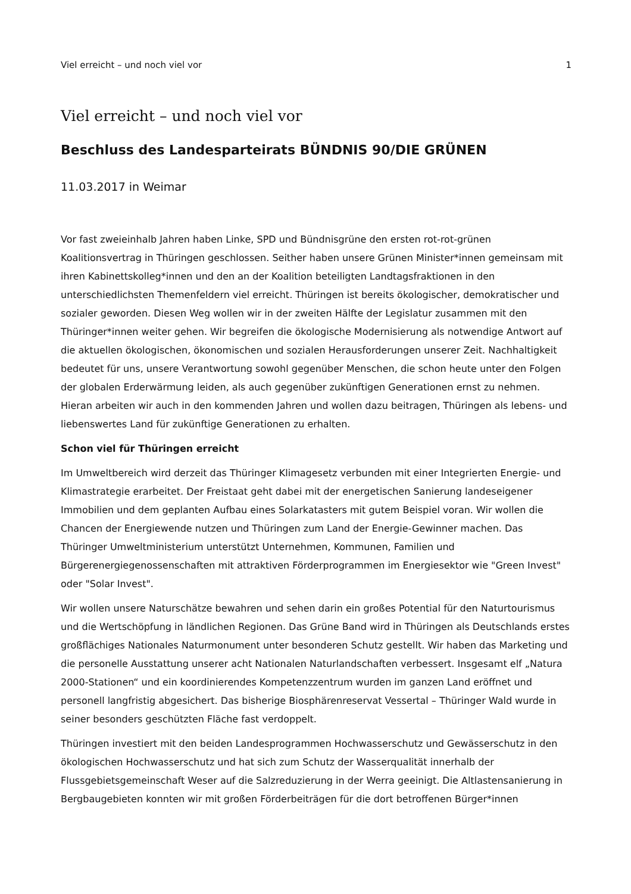Viel erreicht – und noch viel vor 1
Viel erreicht – und noch viel vor
Beschluss des Landesparteirats BÜNDNIS 90/DIE GRÜNEN
11.03.2017 in Weimar
Vor fast zweieinhalb Jahren haben Linke, SPD und Bündnisgrüne den ersten rot-rot-grünen Koalitionsvertrag in Thüringen geschlossen. Seither haben unsere Grünen Minister*innen gemeinsam mit ihren Kabinettskolleg*innen und den an der Koalition beteiligten Landtagsfraktionen in den unterschiedlichsten Themenfeldern viel erreicht. Thüringen ist bereits ökologischer, demokratischer und sozialer geworden. Diesen Weg wollen wir in der zweiten Hälfte der Legislatur zusammen mit den Thüringer*innen weiter gehen. Wir begreifen die ökologische Modernisierung als notwendige Antwort auf die aktuellen ökologischen, ökonomischen und sozialen Herausforderungen unserer Zeit. Nachhaltigkeit bedeutet für uns, unsere Verantwortung sowohl gegenüber Menschen, die schon heute unter den Folgen der globalen Erderwärmung leiden, als auch gegenüber zukünftigen Generationen ernst zu nehmen. Hieran arbeiten wir auch in den kommenden Jahren und wollen dazu beitragen, Thüringen als lebens- und liebenswertes Land für zukünftige Generationen zu erhalten.
Schon viel für Thüringen erreicht
Im Umweltbereich wird derzeit das Thüringer Klimagesetz verbunden mit einer Integrierten Energie- und Klimastrategie erarbeitet. Der Freistaat geht dabei mit der energetischen Sanierung landeseigener Immobilien und dem geplanten Aufbau eines Solarkatasters mit gutem Beispiel voran. Wir wollen die Chancen der Energiewende nutzen und Thüringen zum Land der Energie-Gewinner machen. Das Thüringer Umweltministerium unterstützt Unternehmen, Kommunen, Familien und Bürgerenergiegenossenschaften mit attraktiven Förderprogrammen im Energiesektor wie "Green Invest" oder "Solar Invest".
Wir wollen unsere Naturschätze bewahren und sehen darin ein großes Potential für den Naturtourismus und die Wertschöpfung in ländlichen Regionen. Das Grüne Band wird in Thüringen als Deutschlands erstes großflächiges Nationales Naturmonument unter besonderen Schutz gestellt. Wir haben das Marketing und die personelle Ausstattung unserer acht Nationalen Naturlandschaften verbessert. Insgesamt elf „Natura 2000-Stationen“ und ein koordinierendes Kompetenzzentrum wurden im ganzen Land eröffnet und personell langfristig abgesichert. Das bisherige Biosphärenreservat Vessertal – Thüringer Wald wurde in seiner besonders geschützten Fläche fast verdoppelt.
Thüringen investiert mit den beiden Landesprogrammen Hochwasserschutz und Gewässerschutz in den ökologischen Hochwasserschutz und hat sich zum Schutz der Wasserqualität innerhalb der Flussgebietsgemeinschaft Weser auf die Salzreduzierung in der Werra geeinigt. Die Altlastensanierung in Bergbaugebieten konnten wir mit großen Förderbeiträgen für die dort betroffenen Bürger*innen